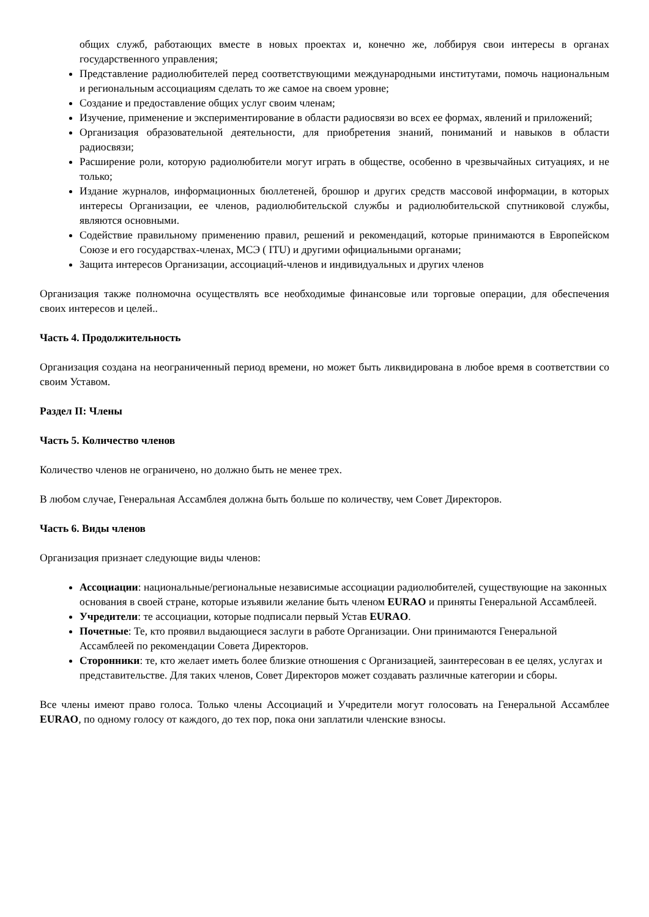общих служб, работающих вместе в новых проектах и, конечно же, лоббируя свои интересы в органах государственного управления;
Представление радиолюбителей перед соответствующими международными институтами, помочь национальным и региональным ассоциациям сделать то же самое на своем уровне;
Создание и предоставление общих услуг своим членам;
Изучение, применение и экспериментирование в области радиосвязи во всех ее формах, явлений и приложений;
Организация образовательной деятельности, для приобретения знаний, пониманий и навыков в области радиосвязи;
Расширение роли, которую радиолюбители могут играть в обществе, особенно в чрезвычайных ситуациях, и не только;
Издание журналов, информационных бюллетеней, брошюр и других средств массовой информации, в которых интересы Организации, ее членов, радиолюбительской службы и радиолюбительской спутниковой службы, являются основными.
Содействие правильному применению правил, решений и рекомендаций, которые принимаются в Европейском Союзе и его государствах-членах, МСЭ ( ITU) и другими официальными органами;
Защита интересов Организации, ассоциаций-членов и индивидуальных и других членов
Организация также полномочна осуществлять все необходимые финансовые или торговые операции, для обеспечения своих интересов и целей..
Часть 4. Продолжительность
Организация создана на неограниченный период времени, но может быть ликвидирована в любое время в соответствии со своим Уставом.
Раздел II: Члены
Часть 5. Количество членов
Количество членов не ограничено, но должно быть не менее трех.
В любом случае, Генеральная Ассамблея должна быть больше по количеству, чем Совет Директоров.
Часть 6. Виды членов
Организация признает следующие виды членов:
Ассоциации: национальные/региональные независимые ассоциации радиолюбителей, существующие на законных основания в своей стране, которые изъявили желание быть членом EURAO и приняты Генеральной Ассамблеей.
Учредители: те ассоциации, которые подписали первый Устав EURAO.
Почетные: Те, кто проявил выдающиеся заслуги в работе Организации. Они принимаются Генеральной Ассамблеей по рекомендации Совета Директоров.
Сторонники: те, кто желает иметь более близкие отношения с Организацией, заинтересован в ее целях, услугах и представительстве. Для таких членов, Совет Директоров может создавать различные категории и сборы.
Все члены имеют право голоса. Только члены Ассоциаций и Учредители могут голосовать на Генеральной Ассамблее EURAO, по одному голосу от каждого, до тех пор, пока они заплатили членские взносы.